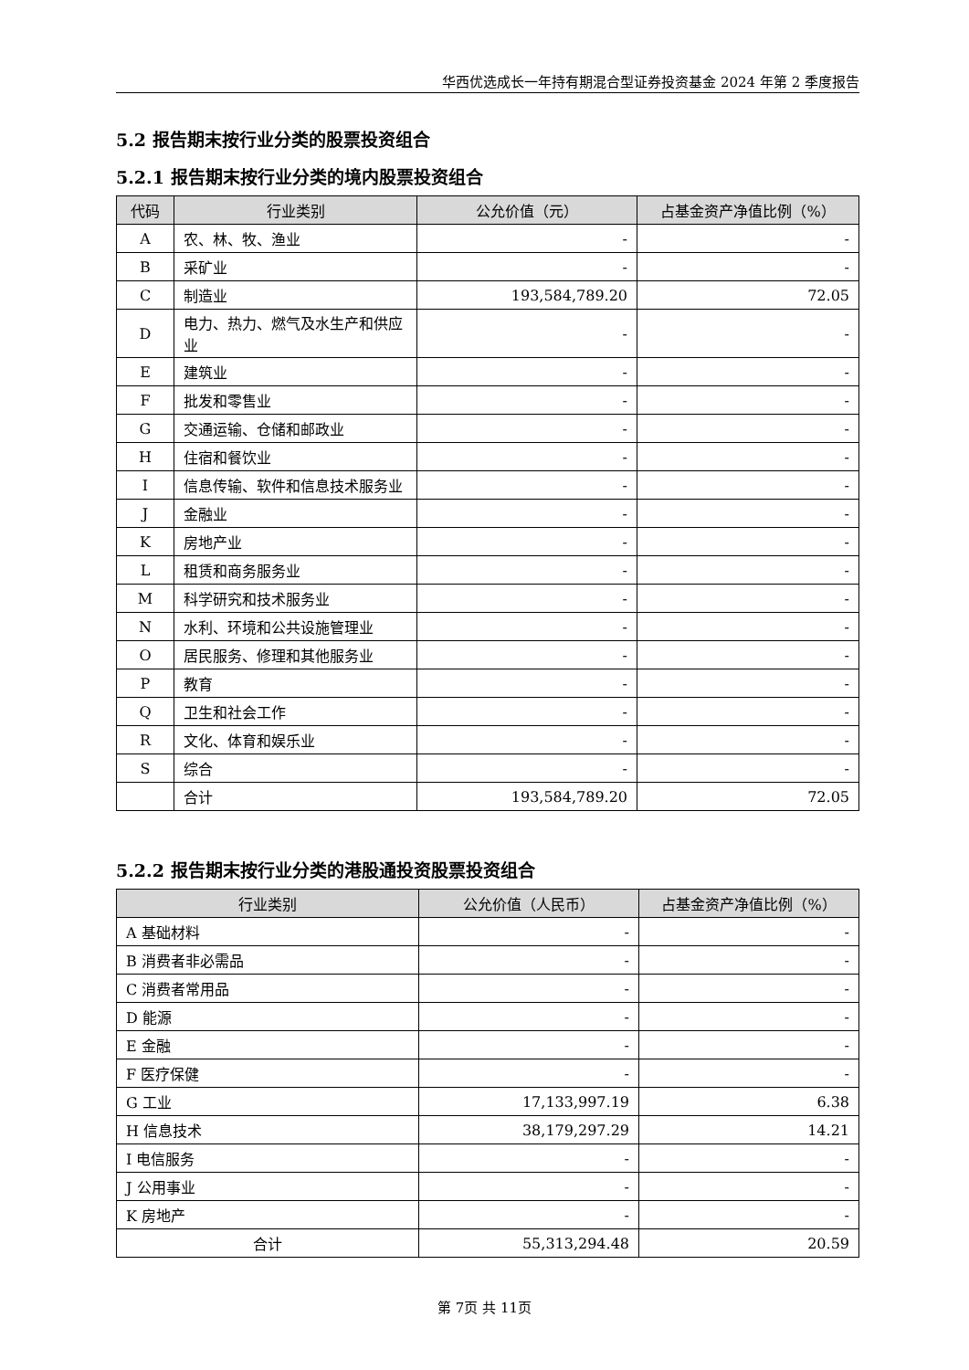华西优选成长一年持有期混合型证券投资基金 2024 年第 2 季度报告
5.2 报告期末按行业分类的股票投资组合
5.2.1 报告期末按行业分类的境内股票投资组合
| 代码 | 行业类别 | 公允价值（元） | 占基金资产净值比例（%） |
| --- | --- | --- | --- |
| A | 农、林、牧、渔业 | - | - |
| B | 采矿业 | - | - |
| C | 制造业 | 193,584,789.20 | 72.05 |
| D | 电力、热力、燃气及水生产和供应业 | - | - |
| E | 建筑业 | - | - |
| F | 批发和零售业 | - | - |
| G | 交通运输、仓储和邮政业 | - | - |
| H | 住宿和餐饮业 | - | - |
| I | 信息传输、软件和信息技术服务业 | - | - |
| J | 金融业 | - | - |
| K | 房地产业 | - | - |
| L | 租赁和商务服务业 | - | - |
| M | 科学研究和技术服务业 | - | - |
| N | 水利、环境和公共设施管理业 | - | - |
| O | 居民服务、修理和其他服务业 | - | - |
| P | 教育 | - | - |
| Q | 卫生和社会工作 | - | - |
| R | 文化、体育和娱乐业 | - | - |
| S | 综合 | - | - |
| | 合计 | 193,584,789.20 | 72.05 |
5.2.2 报告期末按行业分类的港股通投资股票投资组合
| 行业类别 | 公允价值（人民币） | 占基金资产净值比例（%） |
| --- | --- | --- |
| A 基础材料 | - | - |
| B 消费者非必需品 | - | - |
| C 消费者常用品 | - | - |
| D 能源 | - | - |
| E 金融 | - | - |
| F 医疗保健 | - | - |
| G 工业 | 17,133,997.19 | 6.38 |
| H 信息技术 | 38,179,297.29 | 14.21 |
| I 电信服务 | - | - |
| J 公用事业 | - | - |
| K 房地产 | - | - |
| 合计 | 55,313,294.48 | 20.59 |
第 7页 共 11页